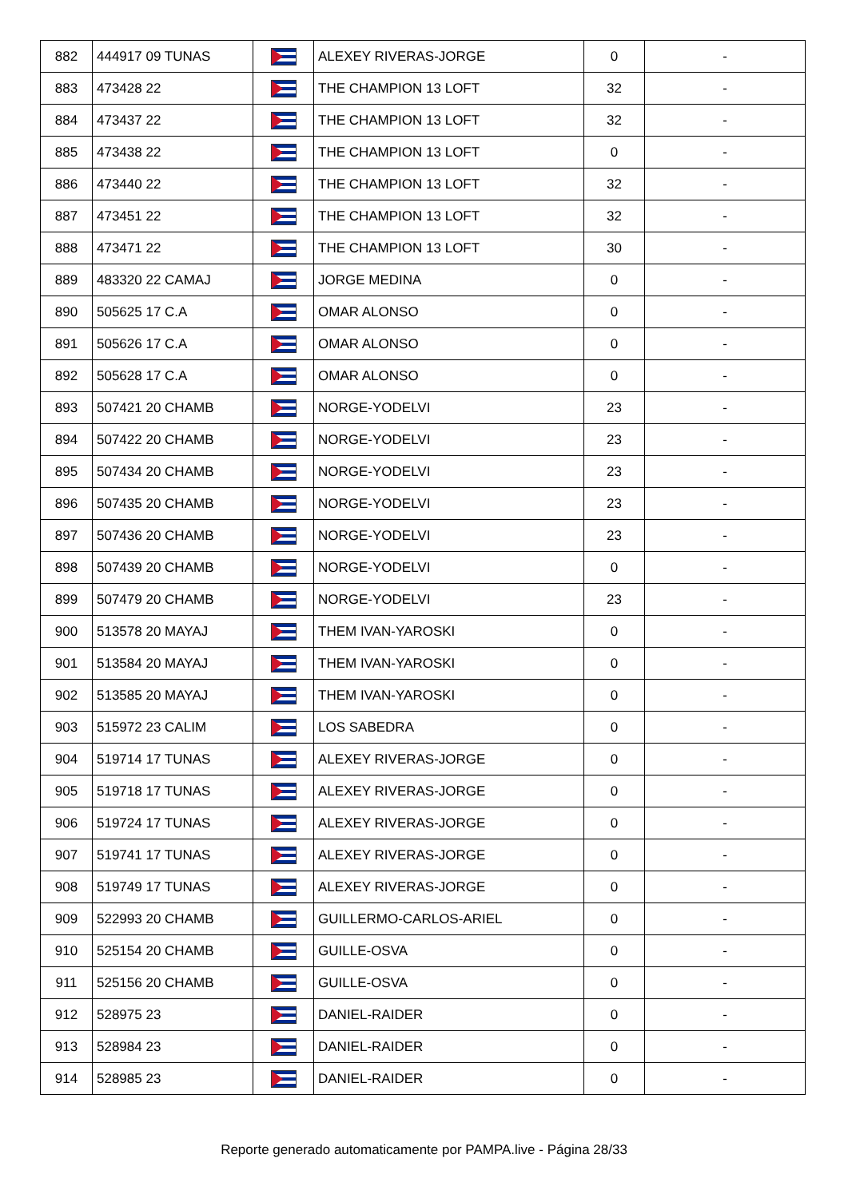| 882 | 444917 09 TUNAS | | ALEXEY RIVERAS-JORGE | 0 | - |
| 883 | 473428 22 | | THE CHAMPION 13 LOFT | 32 | - |
| 884 | 473437 22 | | THE CHAMPION 13 LOFT | 32 | - |
| 885 | 473438 22 | | THE CHAMPION 13 LOFT | 0 | - |
| 886 | 473440 22 | | THE CHAMPION 13 LOFT | 32 | - |
| 887 | 473451 22 | | THE CHAMPION 13 LOFT | 32 | - |
| 888 | 473471 22 | | THE CHAMPION 13 LOFT | 30 | - |
| 889 | 483320 22 CAMAJ | | JORGE MEDINA | 0 | - |
| 890 | 505625 17 C.A | | OMAR ALONSO | 0 | - |
| 891 | 505626 17 C.A | | OMAR ALONSO | 0 | - |
| 892 | 505628 17 C.A | | OMAR ALONSO | 0 | - |
| 893 | 507421 20 CHAMB | | NORGE-YODELVI | 23 | - |
| 894 | 507422 20 CHAMB | | NORGE-YODELVI | 23 | - |
| 895 | 507434 20 CHAMB | | NORGE-YODELVI | 23 | - |
| 896 | 507435 20 CHAMB | | NORGE-YODELVI | 23 | - |
| 897 | 507436 20 CHAMB | | NORGE-YODELVI | 23 | - |
| 898 | 507439 20 CHAMB | | NORGE-YODELVI | 0 | - |
| 899 | 507479 20 CHAMB | | NORGE-YODELVI | 23 | - |
| 900 | 513578 20 MAYAJ | | THEM IVAN-YAROSKI | 0 | - |
| 901 | 513584 20 MAYAJ | | THEM IVAN-YAROSKI | 0 | - |
| 902 | 513585 20 MAYAJ | | THEM IVAN-YAROSKI | 0 | - |
| 903 | 515972 23 CALIM | | LOS SABEDRA | 0 | - |
| 904 | 519714 17 TUNAS | | ALEXEY RIVERAS-JORGE | 0 | - |
| 905 | 519718 17 TUNAS | | ALEXEY RIVERAS-JORGE | 0 | - |
| 906 | 519724 17 TUNAS | | ALEXEY RIVERAS-JORGE | 0 | - |
| 907 | 519741 17 TUNAS | | ALEXEY RIVERAS-JORGE | 0 | - |
| 908 | 519749 17 TUNAS | | ALEXEY RIVERAS-JORGE | 0 | - |
| 909 | 522993 20 CHAMB | | GUILLERMO-CARLOS-ARIEL | 0 | - |
| 910 | 525154 20 CHAMB | | GUILLE-OSVA | 0 | - |
| 911 | 525156 20 CHAMB | | GUILLE-OSVA | 0 | - |
| 912 | 528975 23 | | DANIEL-RAIDER | 0 | - |
| 913 | 528984 23 | | DANIEL-RAIDER | 0 | - |
| 914 | 528985 23 | | DANIEL-RAIDER | 0 | - |
Reporte generado automaticamente por PAMPA.live - Página 28/33